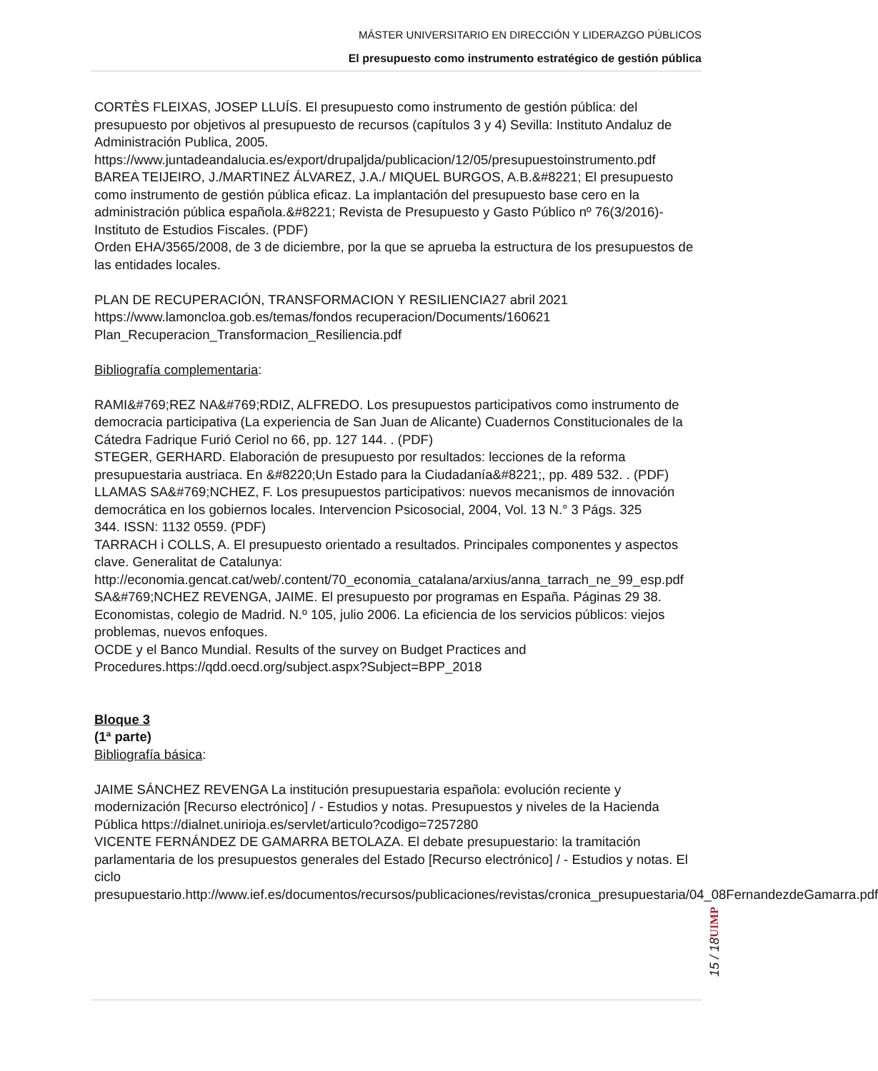MÁSTER UNIVERSITARIO EN DIRECCIÓN Y LIDERAZGO PÚBLICOS
El presupuesto como instrumento estratégico de gestión pública
CORTÈS FLEIXAS, JOSEP LLUÍS. El presupuesto como instrumento de gestión pública: del presupuesto por objetivos al presupuesto de recursos (capítulos 3 y 4) Sevilla: Instituto Andaluz de Administración Publica, 2005.
https://www.juntadeandalucia.es/export/drupaljda/publicacion/12/05/presupuestoinstrumento.pdf
BAREA TEIJEIRO, J./MARTINEZ ÁLVAREZ, J.A./ MIQUEL BURGOS, A.B.&#8221; El presupuesto como instrumento de gestión pública eficaz. La implantación del presupuesto base cero en la administración pública española.&#8221; Revista de Presupuesto y Gasto Público nº 76(3/2016)- Instituto de Estudios Fiscales. (PDF)
Orden EHA/3565/2008, de 3 de diciembre, por la que se aprueba la estructura de los presupuestos de las entidades locales.
PLAN DE RECUPERACIÓN, TRANSFORMACION Y RESILIENCIA27 abril 2021
https://www.lamoncloa.gob.es/temas/fondos recuperacion/Documents/160621
Plan_Recuperacion_Transformacion_Resiliencia.pdf
Bibliografía complementaria:
RAMI&#769;REZ NA&#769;RDIZ, ALFREDO. Los presupuestos participativos como instrumento de democracia participativa (La experiencia de San Juan de Alicante) Cuadernos Constitucionales de la Cátedra Fadrique Furió Ceriol no 66, pp. 127 144. . (PDF)
STEGER, GERHARD. Elaboración de presupuesto por resultados: lecciones de la reforma presupuestaria austriaca. En &#8220;Un Estado para la Ciudadanía&#8221;, pp. 489 532. . (PDF)
LLAMAS SA&#769;NCHEZ, F. Los presupuestos participativos: nuevos mecanismos de innovación democrática en los gobiernos locales. Intervencion Psicosocial, 2004, Vol. 13 N.° 3 Págs. 325
344. ISSN: 1132 0559. (PDF)
TARRACH i COLLS, A. El presupuesto orientado a resultados. Principales componentes y aspectos clave. Generalitat de Catalunya:
http://economia.gencat.cat/web/.content/70_economia_catalana/arxius/anna_tarrach_ne_99_esp.pdf
SA&#769;NCHEZ REVENGA, JAIME. El presupuesto por programas en España. Páginas 29 38. Economistas, colegio de Madrid. N.º 105, julio 2006. La eficiencia de los servicios públicos: viejos problemas, nuevos enfoques.
OCDE y el Banco Mundial. Results of the survey on Budget Practices and Procedures.https://qdd.oecd.org/subject.aspx?Subject=BPP_2018
Bloque 3
(1ª parte)
Bibliografía básica:
JAIME SÁNCHEZ REVENGA La institución presupuestaria española: evolución reciente y modernización [Recurso electrónico] / - Estudios y notas. Presupuestos y niveles de la Hacienda Pública https://dialnet.unirioja.es/servlet/articulo?codigo=7257280
VICENTE FERNÁNDEZ DE GAMARRA BETOLAZA. El debate presupuestario: la tramitación parlamentaria de los presupuestos generales del Estado [Recurso electrónico] / - Estudios y notas. El ciclo presupuestario.http://www.ief.es/documentos/recursos/publicaciones/revistas/cronica_presupuestaria/04_08FernandezdeGamarra.pdf
UIMP
15 / 18